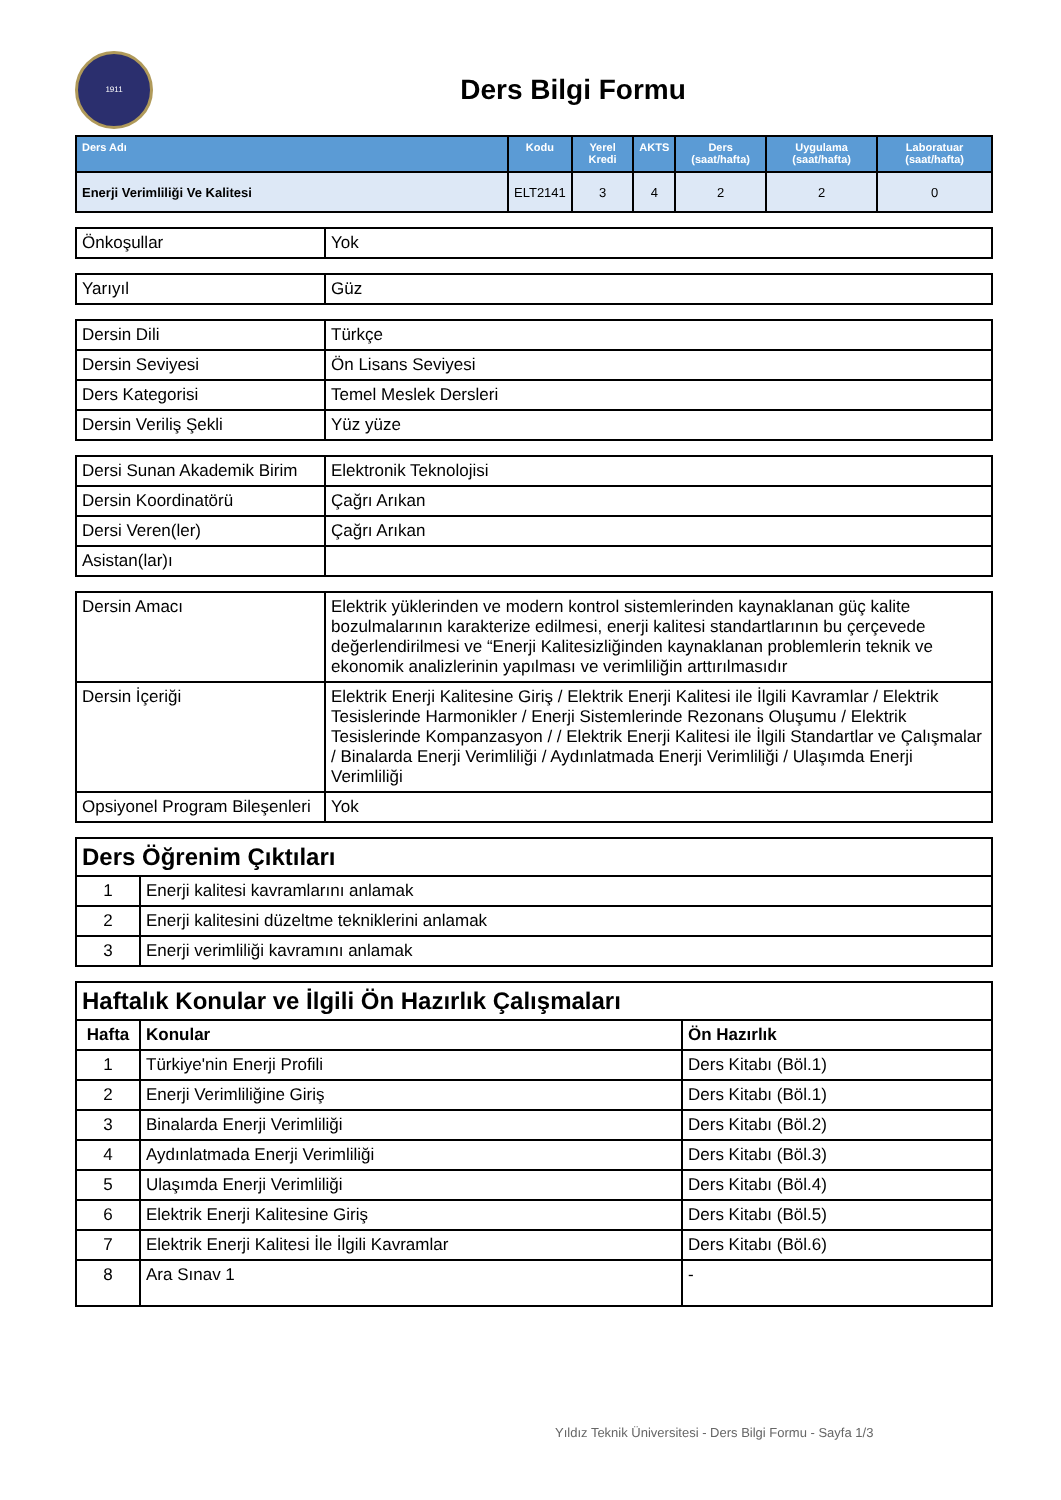1911
Ders Bilgi Formu
| Ders Adı | Kodu | Yerel Kredi | AKTS | Ders (saat/hafta) | Uygulama (saat/hafta) | Laboratuar (saat/hafta) |
| --- | --- | --- | --- | --- | --- | --- |
| Enerji Verimliliği Ve Kalitesi | ELT2141 | 3 | 4 | 2 | 2 | 0 |
| Önkoşullar | Yok |
| Yarıyıl | Güz |
| Dersin Dili | Türkçe |
| Dersin Seviyesi | Ön Lisans Seviyesi |
| Ders Kategorisi | Temel Meslek Dersleri |
| Dersin Veriliş Şekli | Yüz yüze |
| Dersi Sunan Akademik Birim | Elektronik Teknolojisi |
| Dersin Koordinatörü | Çağrı Arıkan |
| Dersi Veren(ler) | Çağrı Arıkan |
| Asistan(lar)ı | |
| Dersin Amacı | Elektrik yüklerinden ve modern kontrol sistemlerinden kaynaklanan güç kalite bozulmalarının karakterize edilmesi, enerji kalitesi standartlarının bu çerçevede değerlendirilmesi ve “Enerji Kalitesizliğinden kaynaklanan problemlerin teknik ve ekonomik analizlerinin yapılması ve verimliliğin arttırılmasıdır |
| Dersin İçeriği | Elektrik Enerji Kalitesine Giriş / Elektrik Enerji Kalitesi ile İlgili Kavramlar / Elektrik Tesislerinde Harmonikler / Enerji Sistemlerinde Rezonans Oluşumu / Elektrik Tesislerinde Kompanzasyon / / Elektrik Enerji Kalitesi ile İlgili Standartlar ve Çalışmalar / Binalarda Enerji Verimliliği / Aydınlatmada Enerji Verimliliği / Ulaşımda Enerji Verimliliği |
| Opsiyonel Program Bileşenleri | Yok |
| Ders Öğrenim Çıktıları | |
| 1 | Enerji kalitesi kavramlarını anlamak |
| 2 | Enerji kalitesini düzeltme tekniklerini anlamak |
| 3 | Enerji verimliliği kavramını anlamak |
| Haftalık Konular ve İlgili Ön Hazırlık Çalışmaları | | |
| Hafta | Konular | Ön Hazırlık |
| 1 | Türkiye'nin Enerji Profili | Ders Kitabı (Böl.1) |
| 2 | Enerji Verimliliğine Giriş | Ders Kitabı (Böl.1) |
| 3 | Binalarda Enerji Verimliliği | Ders Kitabı (Böl.2) |
| 4 | Aydınlatmada Enerji Verimliliği | Ders Kitabı (Böl.3) |
| 5 | Ulaşımda Enerji Verimliliği | Ders Kitabı (Böl.4) |
| 6 | Elektrik Enerji Kalitesine Giriş | Ders Kitabı (Böl.5) |
| 7 | Elektrik Enerji Kalitesi İle İlgili Kavramlar | Ders Kitabı (Böl.6) |
| 8 | Ara Sınav 1 | - |
Yıldız Teknik Üniversitesi - Ders Bilgi Formu - Sayfa 1/3